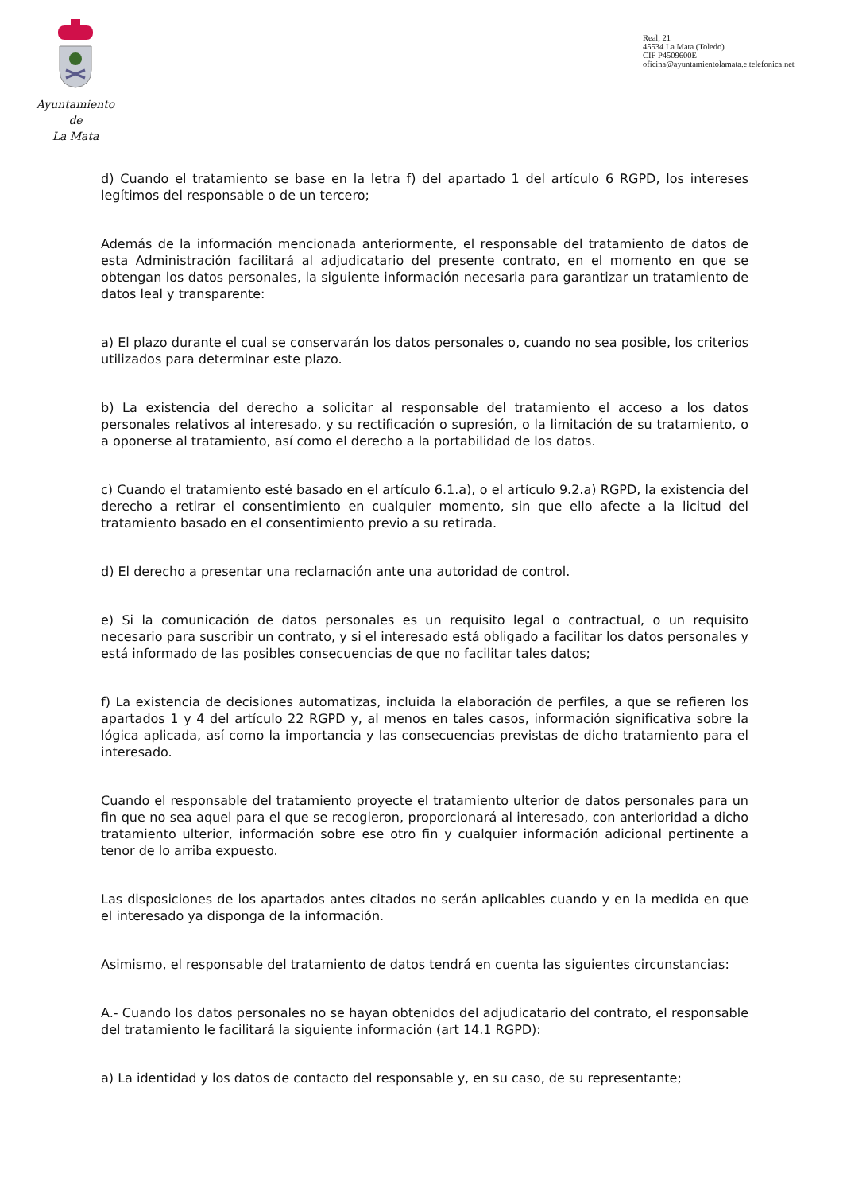Ayuntamiento
de
La Mata
Real, 21
45534 La Mata (Toledo)
CIF P4509600E
oficina@ayuntamientolamata.e.telefonica.net
d) Cuando el tratamiento se base en la letra f) del apartado 1 del artículo 6 RGPD, los intereses legítimos del responsable o de un tercero;
Además de la información mencionada anteriormente, el responsable del tratamiento de datos de esta Administración facilitará al adjudicatario del presente contrato, en el momento en que se obtengan los datos personales, la siguiente información necesaria para garantizar un tratamiento de datos leal y transparente:
a) El plazo durante el cual se conservarán los datos personales o, cuando no sea posible, los criterios utilizados para determinar este plazo.
b) La existencia del derecho a solicitar al responsable del tratamiento el acceso a los datos personales relativos al interesado, y su rectificación o supresión, o la limitación de su tratamiento, o a oponerse al tratamiento, así como el derecho a la portabilidad de los datos.
c) Cuando el tratamiento esté basado en el artículo 6.1.a), o el artículo 9.2.a) RGPD, la existencia del derecho a retirar el consentimiento en cualquier momento, sin que ello afecte a la licitud del tratamiento basado en el consentimiento previo a su retirada.
d) El derecho a presentar una reclamación ante una autoridad de control.
e) Si la comunicación de datos personales es un requisito legal o contractual, o un requisito necesario para suscribir un contrato, y si el interesado está obligado a facilitar los datos personales y está informado de las posibles consecuencias de que no facilitar tales datos;
f) La existencia de decisiones automatizas, incluida la elaboración de perfiles, a que se refieren los apartados 1 y 4 del artículo 22 RGPD y, al menos en tales casos, información significativa sobre la lógica aplicada, así como la importancia y las consecuencias previstas de dicho tratamiento para el interesado.
Cuando el responsable del tratamiento proyecte el tratamiento ulterior de datos personales para un fin que no sea aquel para el que se recogieron, proporcionará al interesado, con anterioridad a dicho tratamiento ulterior, información sobre ese otro fin y cualquier información adicional pertinente a tenor de lo arriba expuesto.
Las disposiciones de los apartados antes citados no serán aplicables cuando y en la medida en que el interesado ya disponga de la información.
Asimismo, el responsable del tratamiento de datos tendrá en cuenta las siguientes circunstancias:
A.- Cuando los datos personales no se hayan obtenidos del adjudicatario del contrato, el responsable del tratamiento le facilitará la siguiente información (art 14.1 RGPD):
a) La identidad y los datos de contacto del responsable y, en su caso, de su representante;